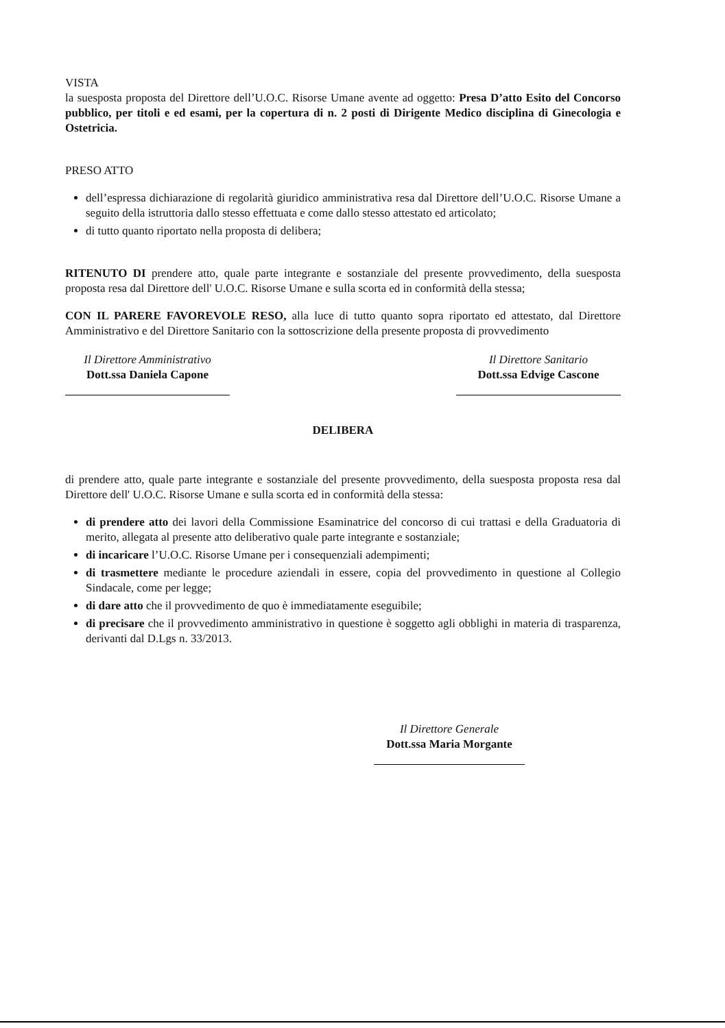VISTA
la suesposta proposta del Direttore dell’U.O.C. Risorse Umane avente ad oggetto: Presa D’atto Esito del Concorso pubblico, per titoli e ed esami, per la copertura di n. 2 posti di Dirigente Medico disciplina di Ginecologia e Ostetricia.
PRESO ATTO
dell’espressa dichiarazione di regolarità giuridico amministrativa resa dal Direttore dell’U.O.C. Risorse Umane a seguito della istruttoria dallo stesso effettuata e come dallo stesso attestato ed articolato;
di tutto quanto riportato nella proposta di delibera;
RITENUTO DI prendere atto, quale parte integrante e sostanziale del presente provvedimento, della suesposta proposta resa dal Direttore dell' U.O.C. Risorse Umane e sulla scorta ed in conformità della stessa;
CON IL PARERE FAVOREVOLE RESO, alla luce di tutto quanto sopra riportato ed attestato, dal Direttore Amministrativo e del Direttore Sanitario con la sottoscrizione della presente proposta di provvedimento
Il Direttore Amministrativo
Dott.ssa Daniela Capone
Il Direttore Sanitario
Dott.ssa Edvige Cascone
DELIBERA
di prendere atto, quale parte integrante e sostanziale del presente provvedimento, della suesposta proposta resa dal Direttore dell' U.O.C. Risorse Umane e sulla scorta ed in conformità della stessa:
di prendere atto dei lavori della Commissione Esaminatrice del concorso di cui trattasi e della Graduatoria di merito, allegata al presente atto deliberativo quale parte integrante e sostanziale;
di incaricare l’U.O.C. Risorse Umane per i consequenziali adempimenti;
di trasmettere mediante le procedure aziendali in essere, copia del provvedimento in questione al Collegio Sindacale, come per legge;
di dare atto che il provvedimento de quo è immediatamente eseguibile;
di precisare che il provvedimento amministrativo in questione è soggetto agli obblighi in materia di trasparenza, derivanti dal D.Lgs n. 33/2013.
Il Direttore Generale
Dott.ssa Maria Morgante